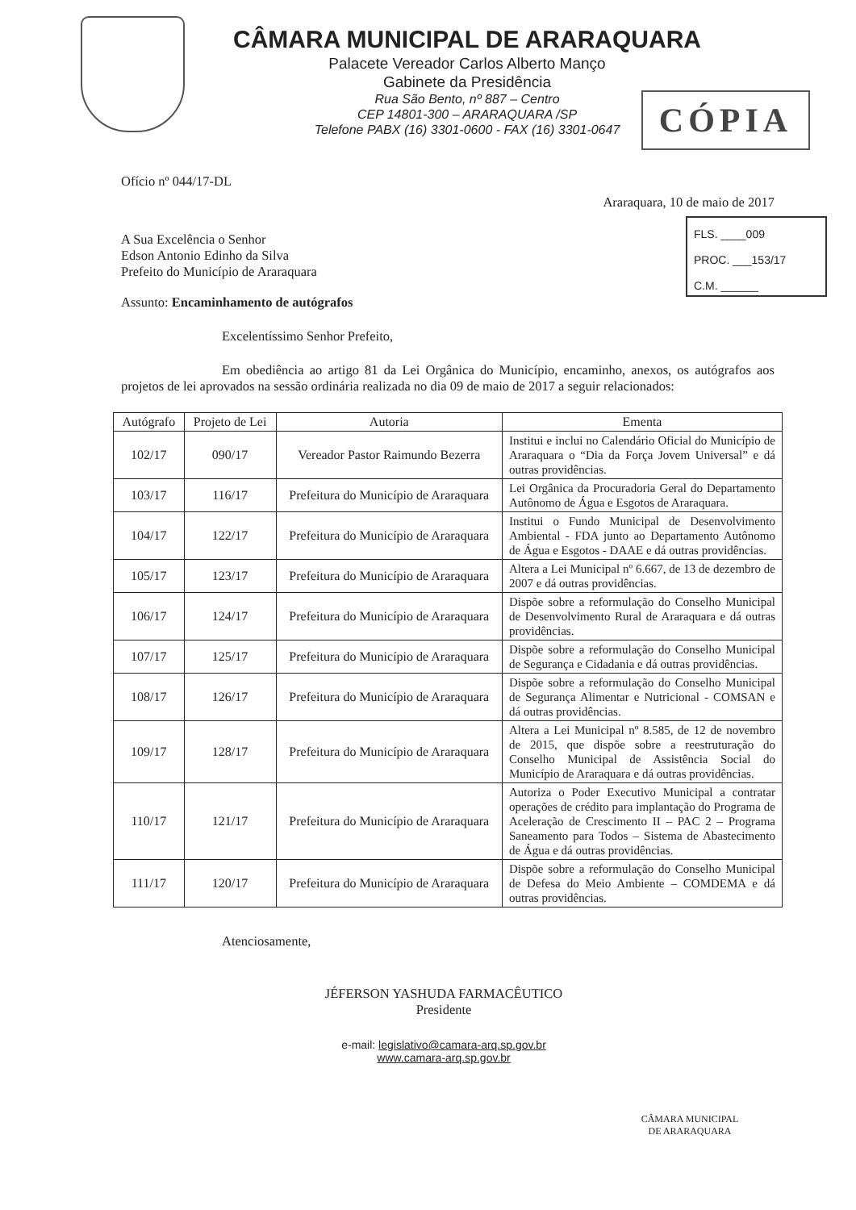CÂMARA MUNICIPAL DE ARARAQUARA
Palacete Vereador Carlos Alberto Manço
Gabinete da Presidência
Rua São Bento, nº 887 – Centro
CEP 14801-300 – ARARAQUARA /SP
Telefone PABX (16) 3301-0600 - FAX (16) 3301-0647
CÓPIA
FLS. ____009
PROC. ___153/17
C.M. ______
Ofício nº 044/17-DL
Araraquara, 10 de maio de 2017
A Sua Excelência o Senhor
Edson Antonio Edinho da Silva
Prefeito do Município de Araraquara
Assunto: Encaminhamento de autógrafos
Excelentíssimo Senhor Prefeito,
Em obediência ao artigo 81 da Lei Orgânica do Município, encaminho, anexos, os autógrafos aos projetos de lei aprovados na sessão ordinária realizada no dia 09 de maio de 2017 a seguir relacionados:
| Autógrafo | Projeto de Lei | Autoria | Ementa |
| --- | --- | --- | --- |
| 102/17 | 090/17 | Vereador Pastor Raimundo Bezerra | Institui e inclui no Calendário Oficial do Município de Araraquara o “Dia da Força Jovem Universal” e dá outras providências. |
| 103/17 | 116/17 | Prefeitura do Município de Araraquara | Lei Orgânica da Procuradoria Geral do Departamento Autônomo de Água e Esgotos de Araraquara. |
| 104/17 | 122/17 | Prefeitura do Município de Araraquara | Institui o Fundo Municipal de Desenvolvimento Ambiental - FDA junto ao Departamento Autônomo de Água e Esgotos - DAAE e dá outras providências. |
| 105/17 | 123/17 | Prefeitura do Município de Araraquara | Altera a Lei Municipal nº 6.667, de 13 de dezembro de 2007 e dá outras providências. |
| 106/17 | 124/17 | Prefeitura do Município de Araraquara | Dispõe sobre a reformulação do Conselho Municipal de Desenvolvimento Rural de Araraquara e dá outras providências. |
| 107/17 | 125/17 | Prefeitura do Município de Araraquara | Dispõe sobre a reformulação do Conselho Municipal de Segurança e Cidadania e dá outras providências. |
| 108/17 | 126/17 | Prefeitura do Município de Araraquara | Dispõe sobre a reformulação do Conselho Municipal de Segurança Alimentar e Nutricional - COMSAN e dá outras providências. |
| 109/17 | 128/17 | Prefeitura do Município de Araraquara | Altera a Lei Municipal nº 8.585, de 12 de novembro de 2015, que dispõe sobre a reestruturação do Conselho Municipal de Assistência Social do Município de Araraquara e dá outras providências. |
| 110/17 | 121/17 | Prefeitura do Município de Araraquara | Autoriza o Poder Executivo Municipal a contratar operações de crédito para implantação do Programa de Aceleração de Crescimento II – PAC 2 – Programa Saneamento para Todos – Sistema de Abastecimento de Água e dá outras providências. |
| 111/17 | 120/17 | Prefeitura do Município de Araraquara | Dispõe sobre a reformulação do Conselho Municipal de Defesa do Meio Ambiente – COMDEMA e dá outras providências. |
Atenciosamente,
JÉFERSON YASHUDA FARMACÊUTICO
Presidente
e-mail: legislativo@camara-arq.sp.gov.br
www.camara-arq.sp.gov.br
CÂMARA MUNICIPAL
DE ARARAQUARA